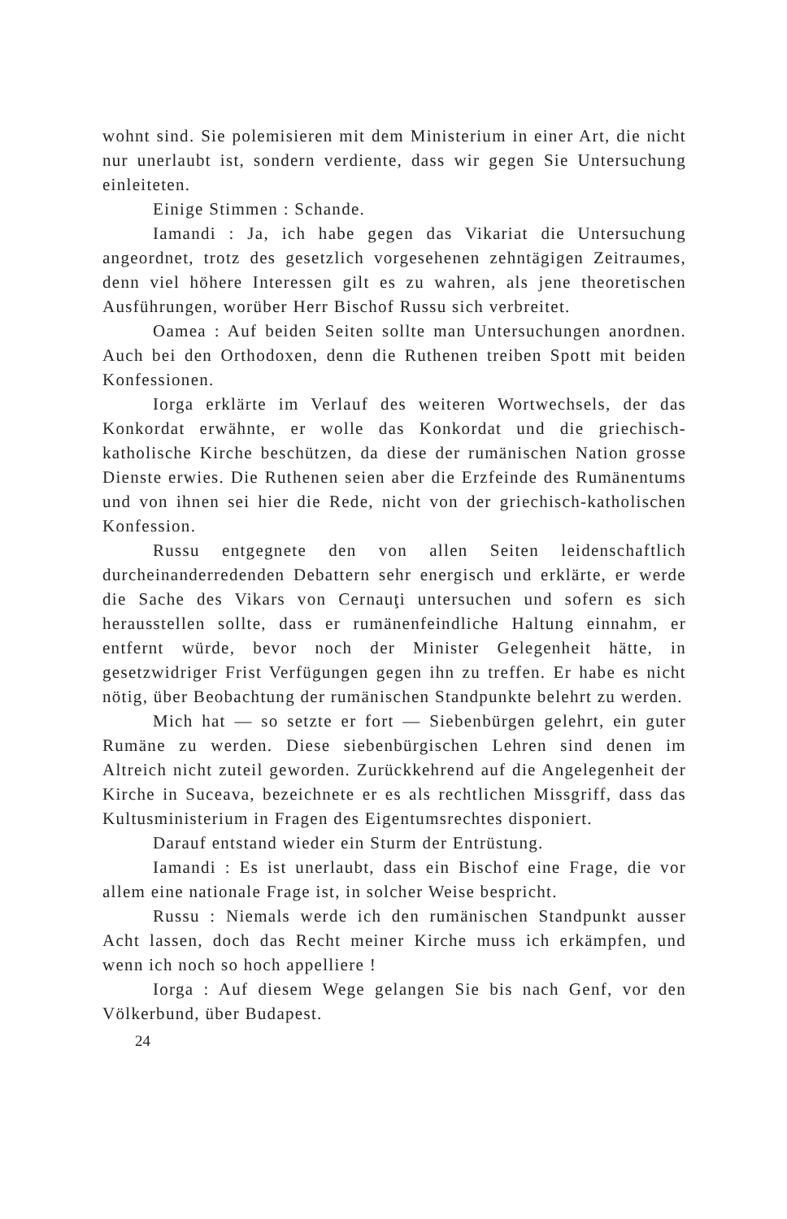wohnt sind. Sie polemisieren mit dem Ministerium in einer Art, die nicht nur unerlaubt ist, sondern verdiente, dass wir gegen Sie Untersuchung einleiteten.
Einige Stimmen : Schande.
Iamandi : Ja, ich habe gegen das Vikariat die Untersuchung angeordnet, trotz des gesetzlich vorgesehenen zehntägigen Zeitraumes, denn viel höhere Interessen gilt es zu wahren, als jene theoretischen Ausführungen, worüber Herr Bischof Russu sich verbreitet.
Oamea : Auf beiden Seiten sollte man Untersuchungen anordnen. Auch bei den Orthodoxen, denn die Ruthenen treiben Spott mit beiden Konfessionen.
Iorga erklärte im Verlauf des weiteren Wortwechsels, der das Konkordat erwähnte, er wolle das Konkordat und die griechisch-katholische Kirche beschützen, da diese der rumänischen Nation grosse Dienste erwies. Die Ruthenen seien aber die Erzfeinde des Rumänentums und von ihnen sei hier die Rede, nicht von der griechisch-katholischen Konfession.
Russu entgegnete den von allen Seiten leidenschaftlich durcheinanderredenden Debattern sehr energisch und erklärte, er werde die Sache des Vikars von Cernauţi untersuchen und sofern es sich herausstellen sollte, dass er rumänenfeindliche Haltung einnahm, er entfernt würde, bevor noch der Minister Gelegenheit hätte, in gesetzwidriger Frist Verfügungen gegen ihn zu treffen. Er habe es nicht nötig, über Beobachtung der rumänischen Standpunkte belehrt zu werden.
Mich hat — so setzte er fort — Siebenbürgen gelehrt, ein guter Rumäne zu werden. Diese siebenbürgischen Lehren sind denen im Altreich nicht zuteil geworden. Zurückkehrend auf die Angelegenheit der Kirche in Suceava, bezeichnete er es als rechtlichen Missgriff, dass das Kultusministerium in Fragen des Eigentumsrechtes disponiert.
Darauf entstand wieder ein Sturm der Entrüstung.
Iamandi : Es ist unerlaubt, dass ein Bischof eine Frage, die vor allem eine nationale Frage ist, in solcher Weise bespricht.
Russu : Niemals werde ich den rumänischen Standpunkt ausser Acht lassen, doch das Recht meiner Kirche muss ich erkämpfen, und wenn ich noch so hoch appelliere !
Iorga : Auf diesem Wege gelangen Sie bis nach Genf, vor den Völkerbund, über Budapest.
24